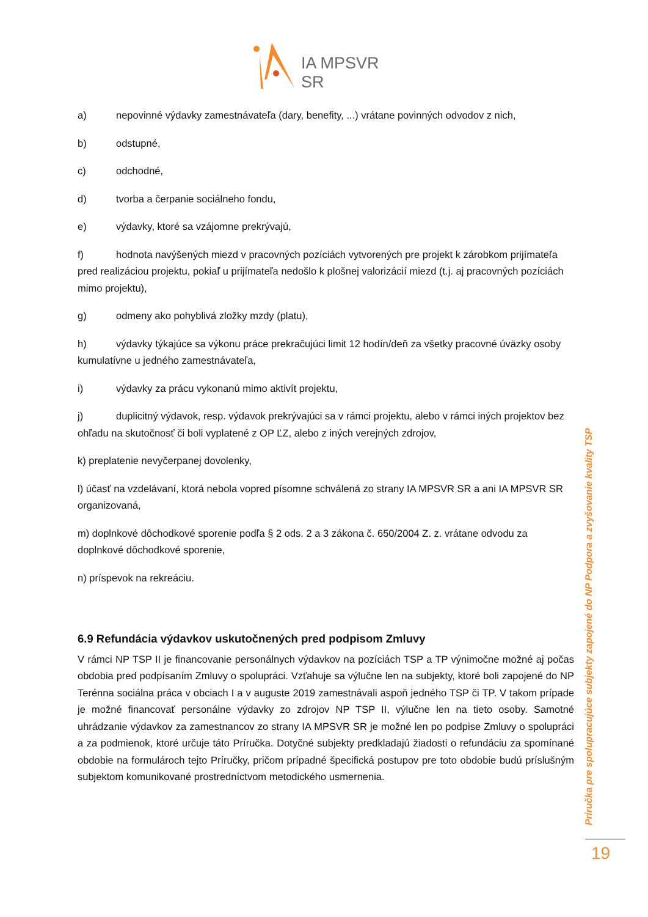IA MPSVR SR
a) nepovinné výdavky zamestnávateľa (dary, benefity, ...) vrátane povinných odvodov z nich,
b) odstupné,
c) odchodné,
d) tvorba a čerpanie sociálneho fondu,
e) výdavky, ktoré sa vzájomne prekrývajú,
f) hodnota navýšených miezd v pracovných pozíciách vytvorených pre projekt k zárobkom prijímateľa pred realizáciou projektu, pokiaľ u prijímateľa nedošlo k plošnej valorizácií miezd (t.j. aj pracovných pozíciách mimo projektu),
g) odmeny ako pohyblivá zložky mzdy (platu),
h) výdavky týkajúce sa výkonu práce prekračujúci limit 12 hodín/deň za všetky pracovné úväzky osoby kumulatívne u jedného zamestnávateľa,
i) výdavky za prácu vykonanú mimo aktivít projektu,
j) duplicitný výdavok, resp. výdavok prekrývajúci sa v rámci projektu, alebo v rámci iných projektov bez ohľadu na skutočnosť či boli vyplatené z OP ĽZ, alebo z iných verejných zdrojov,
k) preplatenie nevyčerpanej dovolenky,
l) účasť na vzdelávaní, ktorá nebola vopred písomne schválená zo strany IA MPSVR SR a ani IA MPSVR SR organizovaná,
m) doplnkové dôchodkové sporenie podľa § 2 ods. 2 a 3 zákona č. 650/2004 Z. z. vrátane odvodu za doplnkové dôchodkové sporenie,
n) príspevok na rekreáciu.
6.9 Refundácia výdavkov uskutočnených pred podpisom Zmluvy
V rámci NP TSP II je financovanie personálnych výdavkov na pozíciách TSP a TP výnimočne možné aj počas obdobia pred podpísaním Zmluvy o spolupráci. Vzťahuje sa výlučne len na subjekty, ktoré boli zapojené do NP Terénna sociálna práca v obciach I a v auguste 2019 zamestnávali aspoň jedného TSP či TP. V takom prípade je možné financovať personálne výdavky zo zdrojov NP TSP II, výlučne len na tieto osoby. Samotné uhrádzanie výdavkov za zamestnancov zo strany IA MPSVR SR je možné len po podpise Zmluvy o spolupráci a za podmienok, ktoré určuje táto Príručka. Dotyčné subjekty predkladajú žiadosti o refundáciu za spomínané obdobie na formulároch tejto Príručky, pričom prípadné špecifická postupov pre toto obdobie budú príslušným subjektom komunikované prostredníctvom metodického usmernenia.
Príručka pre spolupracujúce subjekty zapojené do NP Podpora a zvyšovanie kvality TSP
19